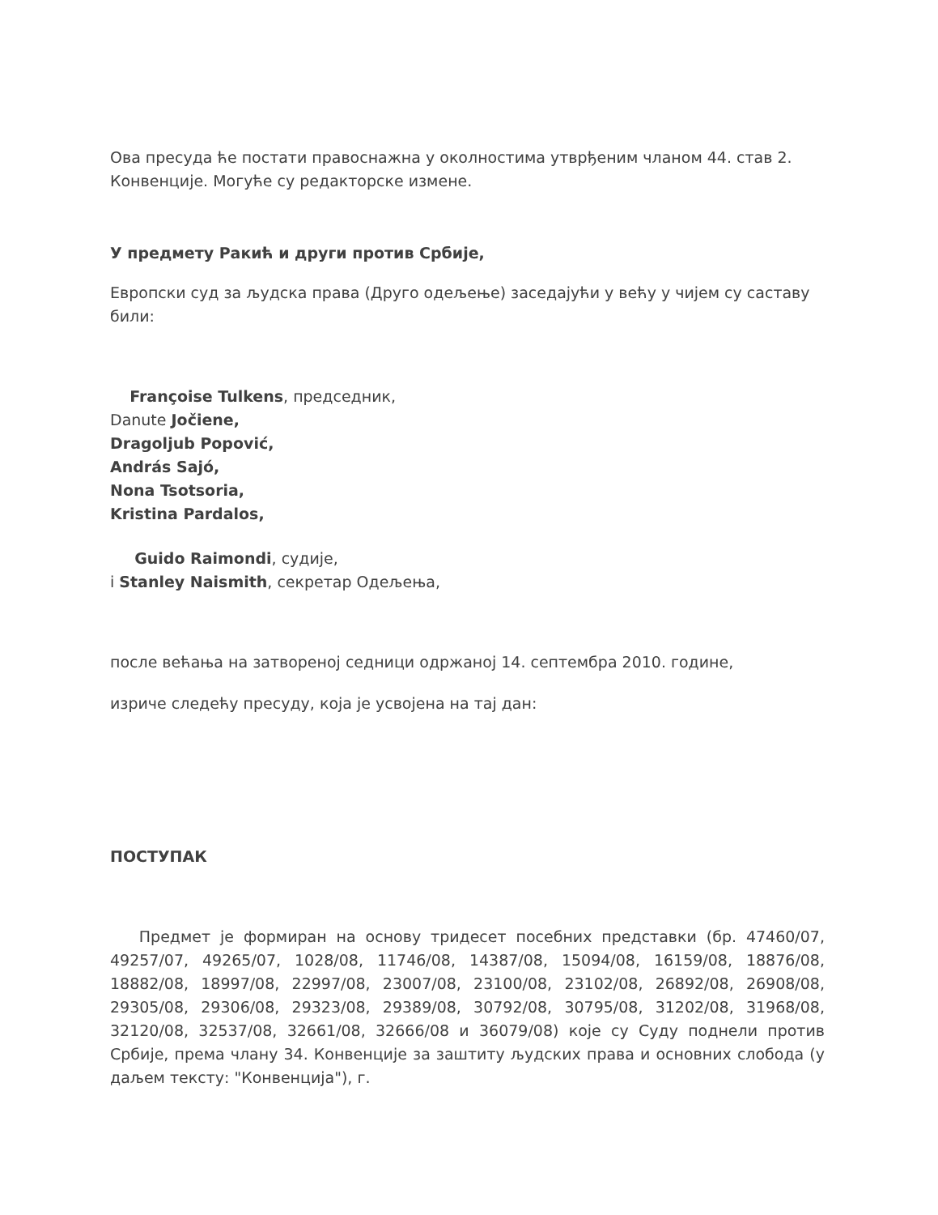Ова пресуда ће постати правоснажна у околностима утврђеним чланом 44. став 2. Конвенције. Могуће су редакторске измене.
У предмету Ракић и други против Србије,
Европски суд за људска права (Друго одељење) заседајући у већу у чијем су саставу били:
Françoise Tulkens, председник,
Danute Jočiene,
Dragoljub Popović,
András Sajó,
Nona Tsotsoria,
Kristina Pardalos,
Guido Raimondi, судије,
i Stanley Naismith, секретар Одељења,
после већања на затвореној седници одржаној 14. септембра 2010. године,
изриче следећу пресуду, која је усвојена на тај дан:
ПОСТУПАК
Предмет је формиран на основу тридесет посебних представки (бр. 47460/07, 49257/07, 49265/07, 1028/08, 11746/08, 14387/08, 15094/08, 16159/08, 18876/08, 18882/08, 18997/08, 22997/08, 23007/08, 23100/08, 23102/08, 26892/08, 26908/08, 29305/08, 29306/08, 29323/08, 29389/08, 30792/08, 30795/08, 31202/08, 31968/08, 32120/08, 32537/08, 32661/08, 32666/08 и 36079/08) које су Суду поднели против Србије, према члану 34. Конвенције за заштиту људских права и основних слобода (у даљем тексту: "Конвенција"), г.